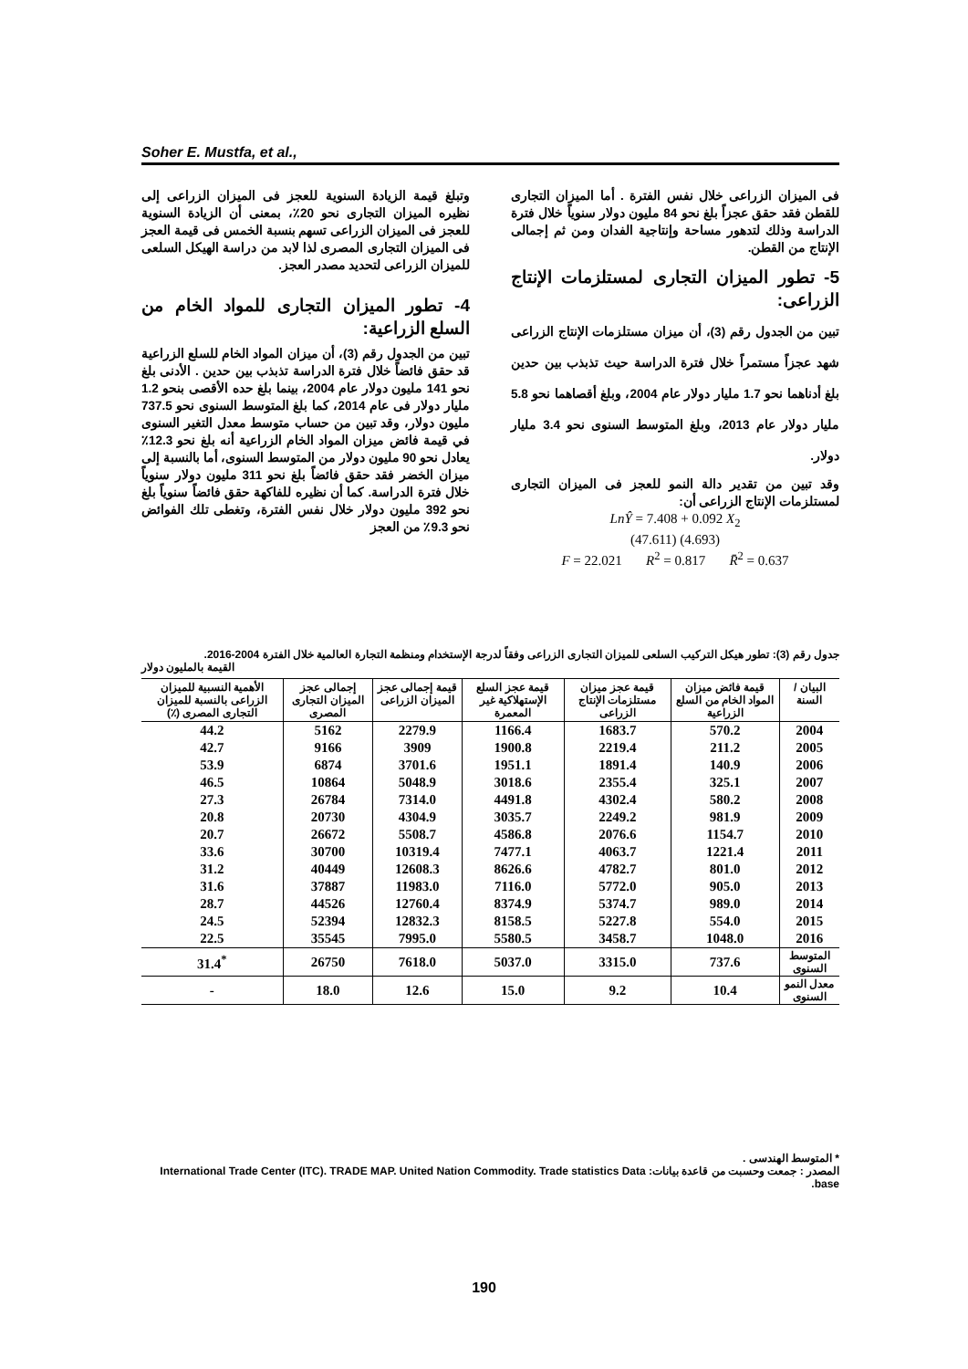Soher E. Mustfa, et al.,
وتبلغ قيمة الزيادة السنوية للعجز فى الميزان الزراعى إلى نظيره الميزان التجارى نحو 20٪، بمعنى أن الزيادة السنوية للعجز فى الميزان الزراعى تسهم بنسبة الخمس فى قيمة العجز فى الميزان التجارى المصرى لذا لابد من دراسة الهيكل السلعى للميزان الزراعى لتحديد مصدر العجز.
4- تطور الميزان التجارى للمواد الخام من السلع الزراعية:
تبين من الجدول رقم (3)، أن ميزان المواد الخام للسلع الزراعية قد حقق فائضاً خلال فترة الدراسة تذبذب بين حدين . الأدنى بلغ نحو 141 مليون دولار عام 2004، بينما بلغ حده الأقصى بنحو 1.2 مليار دولار فى عام 2014، كما بلغ المتوسط السنوى نحو 737.5 مليون دولار، وقد تبين من حساب متوسط معدل التغير السنوى في قيمة فائض ميزان المواد الخام الزراعية أنه بلغ نحو 12.3٪ يعادل نحو 90 مليون دولار من المتوسط السنوى، أما بالنسبة إلى ميزان الخضر فقد حقق فائضاً بلغ نحو 311 مليون دولار سنوياً خلال فترة الدراسة. كما أن نظيره للفاكهة حقق فائضاً سنوياً بلغ نحو 392 مليون دولار خلال نفس الفترة، وتغطى تلك الفوائض نحو 9.3٪ من العجز
فى الميزان الزراعى خلال نفس الفترة . أما الميزان التجارى للقطن فقد حقق عجزاً بلغ نحو 84 مليون دولار سنوياً خلال فترة الدراسة وذلك لتدهور مساحة وإنتاجية الفدان ومن ثم إجمالى الإنتاج من القطن.
5- تطور الميزان التجارى لمستلزمات الإنتاج الزراعى:
تبين من الجدول رقم (3)، أن ميزان مستلزمات الإنتاج الزراعى شهد عجزاً مستمراً خلال فترة الدراسة حيث تذبذب بين حدين بلغ أدناهما نحو 1.7 مليار دولار عام 2004، وبلغ أقصاهما نحو 5.8 مليار دولار عام 2013، وبلغ المتوسط السنوى نحو 3.4 مليار دولار.
وقد تبين من تقدير دالة النمو للعجز فى الميزان التجارى لمستلزمات الإنتاج الزراعى أن:
LnŶ = 7.408 + 0.092 X<sub>2</sub>
(47.611) (4.693)
F = 22.021 R<sup>2</sup> = 0.817 R̄<sup>2</sup> = 0.637
جدول رقم (3): تطور هيكل التركيب السلعى للميزان التجارى الزراعى وفقاً لدرجة الإستخدام ومنظمة التجارة العالمية خلال الفترة 2004-2016. القيمة بالمليون دولار
| البيان / السنة | قيمة فائض ميزان المواد الخام من السلع الزراعية | قيمة عجز ميزان مستلزمات الإنتاج الزراعى | قيمة عجز السلع الإستهلاكية غير المعمرة | قيمة إجمالى عجز الميزان الزراعى | إجمالى عجز الميزان التجارى المصرى | الأهمية النسبية للميزان الزراعى بالنسبة للميزان التجارى المصرى (٪) |
| --- | --- | --- | --- | --- | --- | --- |
| 2004 | 570.2 | 1683.7 | 1166.4 | 2279.9 | 5162 | 44.2 |
| 2005 | 211.2 | 2219.4 | 1900.8 | 3909 | 9166 | 42.7 |
| 2006 | 140.9 | 1891.4 | 1951.1 | 3701.6 | 6874 | 53.9 |
| 2007 | 325.1 | 2355.4 | 3018.6 | 5048.9 | 10864 | 46.5 |
| 2008 | 580.2 | 4302.4 | 4491.8 | 7314.0 | 26784 | 27.3 |
| 2009 | 981.9 | 2249.2 | 3035.7 | 4304.9 | 20730 | 20.8 |
| 2010 | 1154.7 | 2076.6 | 4586.8 | 5508.7 | 26672 | 20.7 |
| 2011 | 1221.4 | 4063.7 | 7477.1 | 10319.4 | 30700 | 33.6 |
| 2012 | 801.0 | 4782.7 | 8626.6 | 12608.3 | 40449 | 31.2 |
| 2013 | 905.0 | 5772.0 | 7116.0 | 11983.0 | 37887 | 31.6 |
| 2014 | 989.0 | 5374.7 | 8374.9 | 12760.4 | 44526 | 28.7 |
| 2015 | 554.0 | 5227.8 | 8158.5 | 12832.3 | 52394 | 24.5 |
| 2016 | 1048.0 | 3458.7 | 5580.5 | 7995.0 | 35545 | 22.5 |
| المتوسط السنوى | 737.6 | 3315.0 | 5037.0 | 7618.0 | 26750 | <sup>*</sup> 31.4 |
| معدل النمو السنوى | 10.4 | 9.2 | 15.0 | 12.6 | 18.0 | - |
* المتوسط الهندسى .
المصدر : جمعت وحسبت من قاعدة بيانات: International Trade Center (ITC). TRADE MAP. United Nation Commodity. Trade statistics Data base.
190